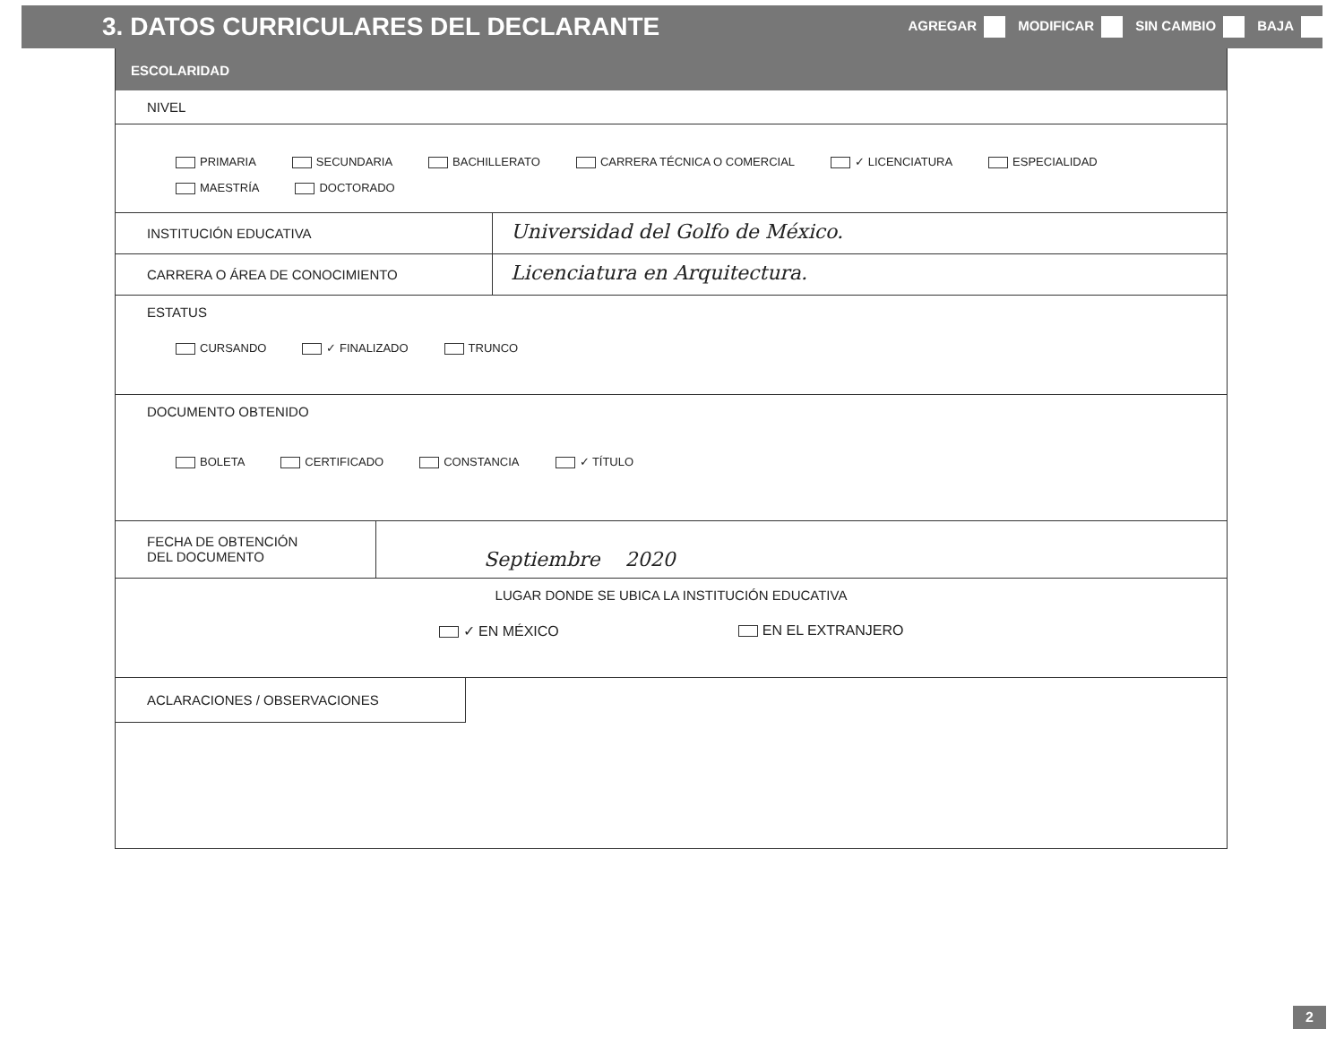3. DATOS CURRICULARES DEL DECLARANTE
AGREGAR MODIFICAR SIN CAMBIO BAJA
ESCOLARIDAD
NIVEL
PRIMARIA SECUNDARIA BACHILLERATO CARRERA TÉCNICA O COMERCIAL ✓ LICENCIATURA ESPECIALIDAD MAESTRÍA DOCTORADO
INSTITUCIÓN EDUCATIVA
Universidad del Golfo de México.
CARRERA O ÁREA DE CONOCIMIENTO
Licenciatura en Arquitectura.
ESTATUS
CURSANDO ✓ FINALIZADO TRUNCO
DOCUMENTO OBTENIDO
BOLETA CERTIFICADO CONSTANCIA ✓ TÍTULO
FECHA DE OBTENCIÓN
DEL DOCUMENTO
Septiembre 2020
LUGAR DONDE SE UBICA LA INSTITUCIÓN EDUCATIVA
✓ EN MÉXICO EN EL EXTRANJERO
ACLARACIONES / OBSERVACIONES
2